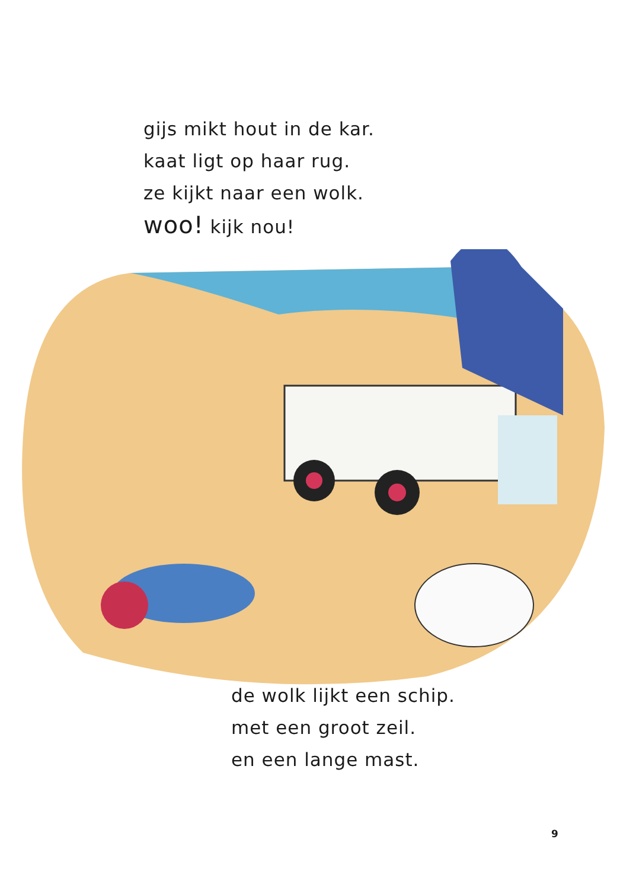gijs mikt hout in de kar.
kaat ligt op haar rug.
ze kijkt naar een wolk.
woo! kijk nou!
de wolk lijkt een schip.
met een groot zeil.
en een lange mast.
9